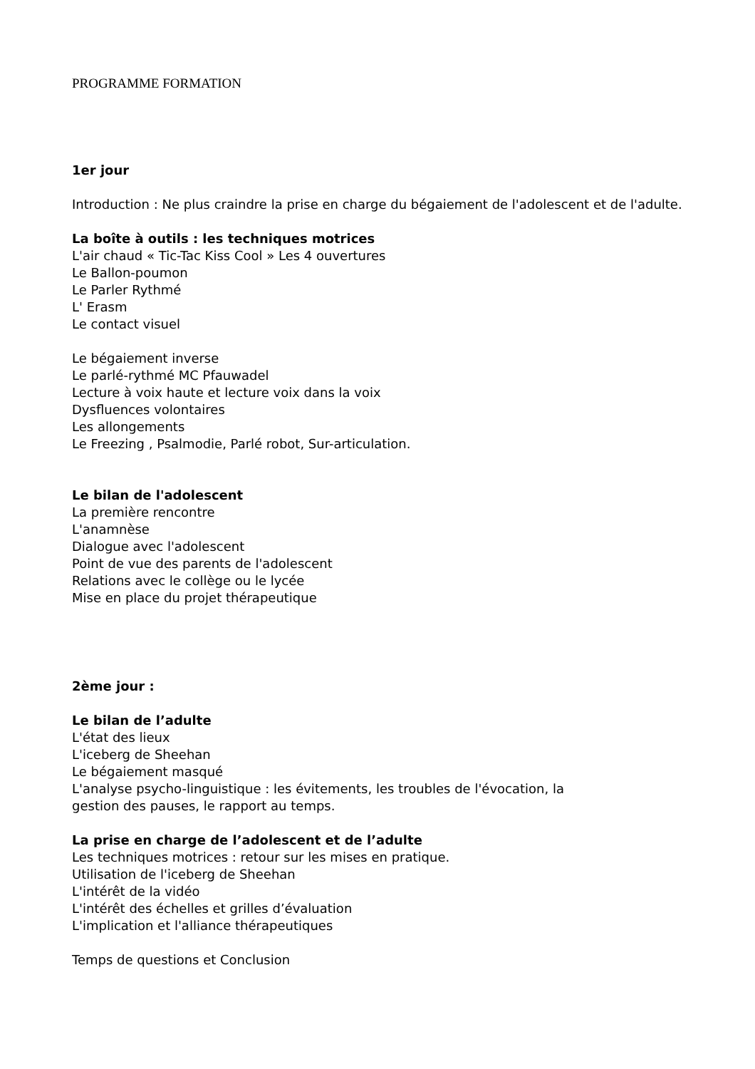PROGRAMME FORMATION
1er jour
Introduction : Ne plus craindre la prise en charge du bégaiement de l'adolescent et de l'adulte.
La boîte à outils : les techniques motrices
L'air chaud « Tic-Tac Kiss Cool » Les 4 ouvertures
Le Ballon-poumon
Le Parler Rythmé
L' Erasm
Le contact visuel
Le bégaiement inverse
Le parlé-rythmé MC Pfauwadel
Lecture à voix haute et lecture voix dans la voix
Dysfluences volontaires
Les allongements
Le Freezing , Psalmodie, Parlé robot, Sur-articulation.
Le bilan de l'adolescent
La première rencontre
L'anamnèse
Dialogue avec l'adolescent
Point de vue des parents de l'adolescent
Relations avec le collège ou le lycée
Mise en place du projet thérapeutique
2ème jour :
Le bilan de l’adulte
L'état des lieux
L'iceberg de Sheehan
Le bégaiement masqué
L'analyse psycho-linguistique : les évitements, les troubles de l'évocation, la
gestion des pauses, le rapport au temps.
La prise en charge de l’adolescent et de l’adulte
Les techniques motrices : retour sur les mises en pratique.
Utilisation de l'iceberg de Sheehan
L'intérêt de la vidéo
L'intérêt des échelles et grilles d’évaluation
L'implication et l'alliance thérapeutiques
Temps de questions et Conclusion